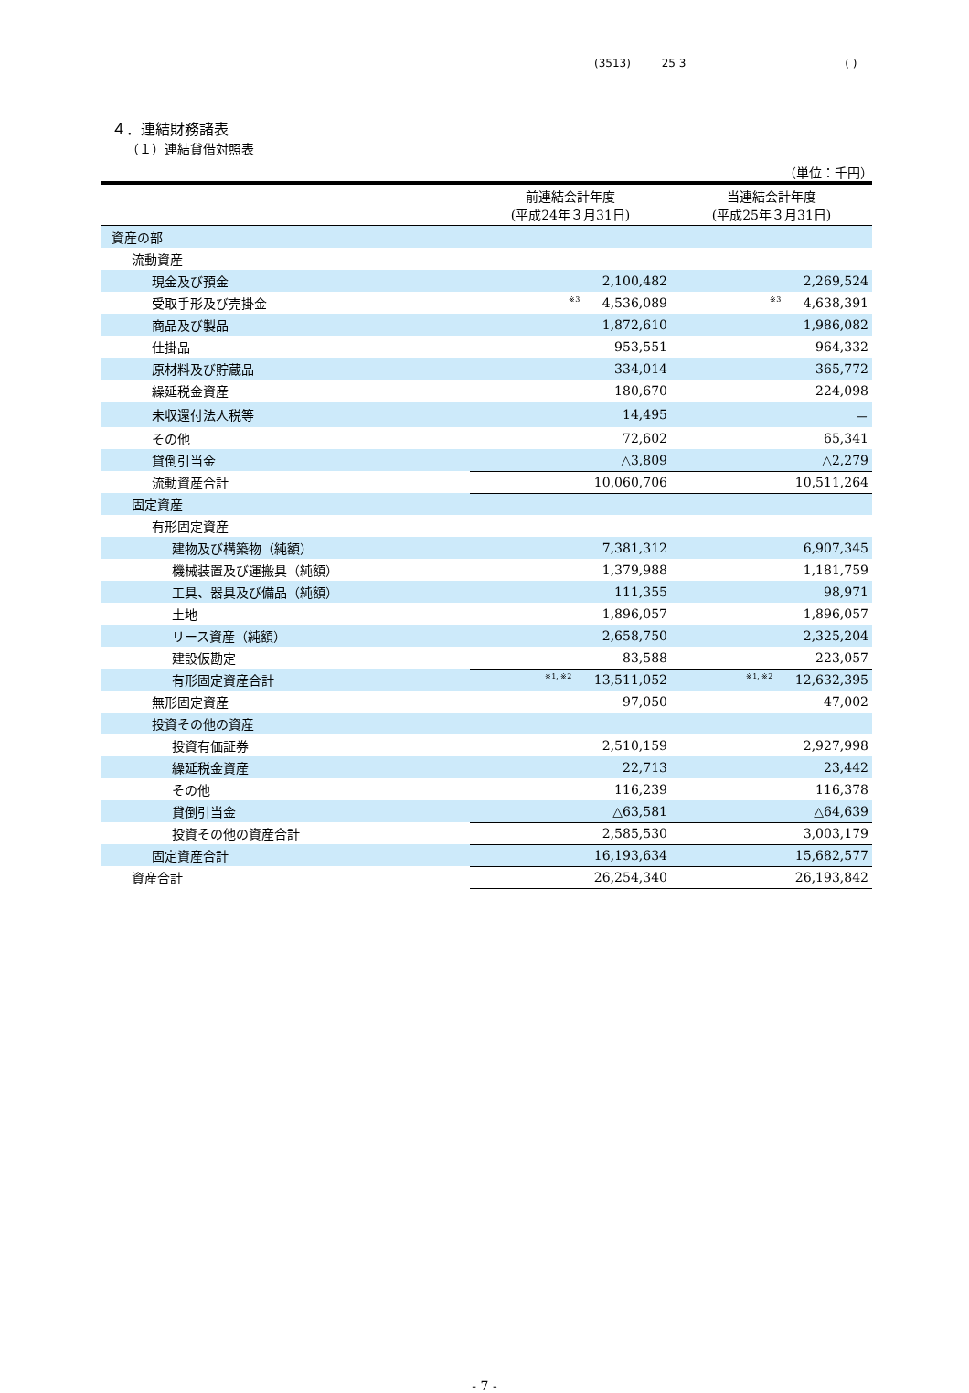(3513) 25 3 ( )
４．連結財務諸表
（１）連結貸借対照表
（単位：千円）
| | 前連結会計年度 (平成24年３月31日) | 当連結会計年度 (平成25年３月31日) |
| --- | --- | --- |
| 資産の部 | | |
| 流動資産 | | |
| 現金及び預金 | 2,100,482 | 2,269,524 |
| 受取手形及び売掛金 | <sup>※3</sup> 4,536,089 | <sup>※3</sup> 4,638,391 |
| 商品及び製品 | 1,872,610 | 1,986,082 |
| 仕掛品 | 953,551 | 964,332 |
| 原材料及び貯蔵品 | 334,014 | 365,772 |
| 繰延税金資産 | 180,670 | 224,098 |
| 未収還付法人税等 | 14,495 | － |
| その他 | 72,602 | 65,341 |
| 貸倒引当金 | △3,809 | △2,279 |
| 流動資産合計 | 10,060,706 | 10,511,264 |
| 固定資産 | | |
| 有形固定資産 | | |
| 建物及び構築物（純額） | 7,381,312 | 6,907,345 |
| 機械装置及び運搬具（純額） | 1,379,988 | 1,181,759 |
| 工具、器具及び備品（純額） | 111,355 | 98,971 |
| 土地 | 1,896,057 | 1,896,057 |
| リース資産（純額） | 2,658,750 | 2,325,204 |
| 建設仮勘定 | 83,588 | 223,057 |
| 有形固定資産合計 | <sup>※1, ※2</sup> 13,511,052 | <sup>※1, ※2</sup> 12,632,395 |
| 無形固定資産 | 97,050 | 47,002 |
| 投資その他の資産 | | |
| 投資有価証券 | 2,510,159 | 2,927,998 |
| 繰延税金資産 | 22,713 | 23,442 |
| その他 | 116,239 | 116,378 |
| 貸倒引当金 | △63,581 | △64,639 |
| 投資その他の資産合計 | 2,585,530 | 3,003,179 |
| 固定資産合計 | 16,193,634 | 15,682,577 |
| 資産合計 | 26,254,340 | 26,193,842 |
- 7 -